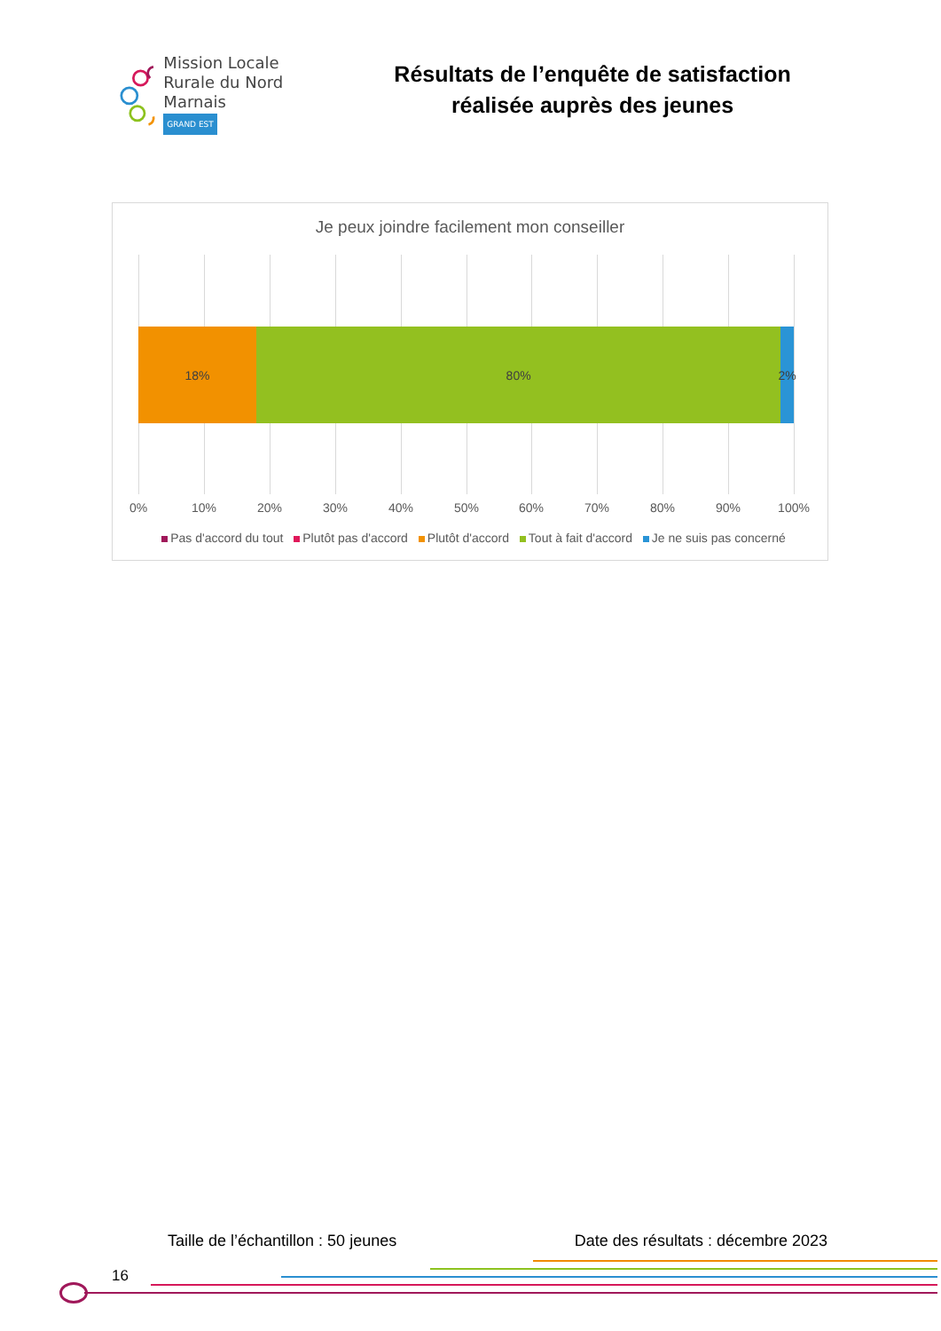Mission Locale
Rurale du Nord Marnais
GRAND EST
Résultats de l’enquête de satisfaction
réalisée auprès des jeunes
Je peux joindre facilement mon conseiller
18% 80% 2%
0% 10% 20% 30% 40% 50% 60% 70% 80% 90% 100%
Pas d'accord du tout Plutôt pas d'accord Plutôt d'accord Tout à fait d'accord Je ne suis pas concerné
Taille de l’échantillon : 50 jeunes Date des résultats : décembre 2023
16